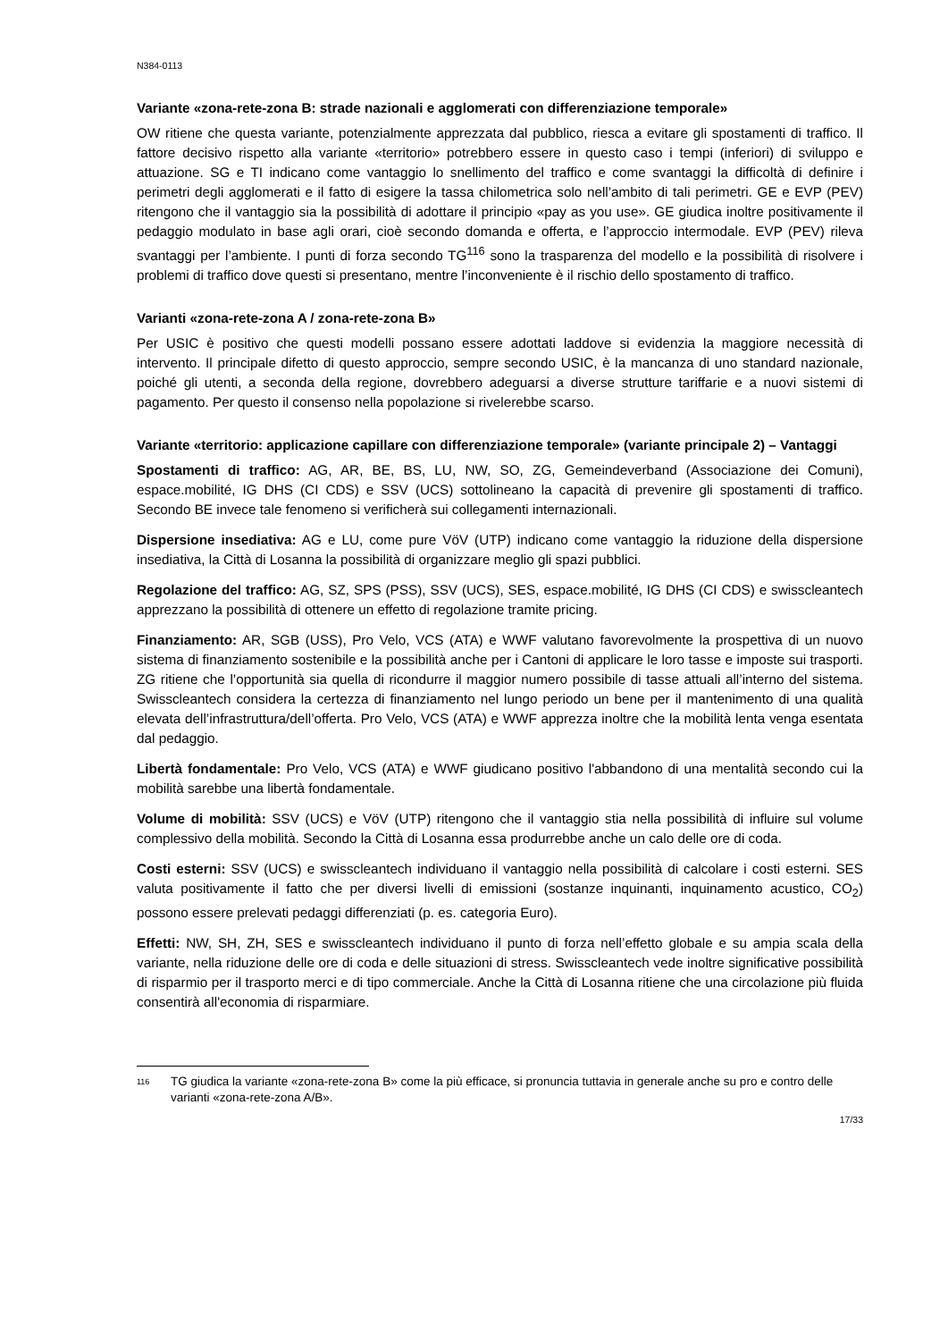N384-0113
Variante «zona-rete-zona B: strade nazionali e agglomerati con differenziazione temporale»
OW ritiene che questa variante, potenzialmente apprezzata dal pubblico, riesca a evitare gli spostamenti di traffico. Il fattore decisivo rispetto alla variante «territorio» potrebbero essere in questo caso i tempi (inferiori) di sviluppo e attuazione. SG e TI indicano come vantaggio lo snellimento del traffico e come svantaggi la difficoltà di definire i perimetri degli agglomerati e il fatto di esigere la tassa chilometrica solo nell’ambito di tali perimetri. GE e EVP (PEV) ritengono che il vantaggio sia la possibilità di adottare il principio «pay as you use». GE giudica inoltre positivamente il pedaggio modulato in base agli orari, cioè secondo domanda e offerta, e l’approccio intermodale. EVP (PEV) rileva svantaggi per l’ambiente. I punti di forza secondo TG<sup>116</sup> sono la trasparenza del modello e la possibilità di risolvere i problemi di traffico dove questi si presentano, mentre l’inconveniente è il rischio dello spostamento di traffico.
Varianti «zona-rete-zona A / zona-rete-zona B»
Per USIC è positivo che questi modelli possano essere adottati laddove si evidenzia la maggiore necessità di intervento. Il principale difetto di questo approccio, sempre secondo USIC, è la mancanza di uno standard nazionale, poiché gli utenti, a seconda della regione, dovrebbero adeguarsi a diverse strutture tariffarie e a nuovi sistemi di pagamento. Per questo il consenso nella popolazione si rivelerebbe scarso.
Variante «territorio: applicazione capillare con differenziazione temporale» (variante principale 2) – Vantaggi
Spostamenti di traffico: AG, AR, BE, BS, LU, NW, SO, ZG, Gemeindeverband (Associazione dei Comuni), espace.mobilité, IG DHS (CI CDS) e SSV (UCS) sottolineano la capacità di prevenire gli spostamenti di traffico. Secondo BE invece tale fenomeno si verificherà sui collegamenti internazionali.
Dispersione insediativa: AG e LU, come pure VöV (UTP) indicano come vantaggio la riduzione della dispersione insediativa, la Città di Losanna la possibilità di organizzare meglio gli spazi pubblici.
Regolazione del traffico: AG, SZ, SPS (PSS), SSV (UCS), SES, espace.mobilité, IG DHS (CI CDS) e swisscleantech apprezzano la possibilità di ottenere un effetto di regolazione tramite pricing.
Finanziamento: AR, SGB (USS), Pro Velo, VCS (ATA) e WWF valutano favorevolmente la prospettiva di un nuovo sistema di finanziamento sostenibile e la possibilità anche per i Cantoni di applicare le loro tasse e imposte sui trasporti. ZG ritiene che l’opportunità sia quella di ricondurre il maggior numero possibile di tasse attuali all’interno del sistema. Swisscleantech considera la certezza di finanziamento nel lungo periodo un bene per il mantenimento di una qualità elevata dell’infrastruttura/dell’offerta. Pro Velo, VCS (ATA) e WWF apprezza inoltre che la mobilità lenta venga esentata dal pedaggio.
Libertà fondamentale: Pro Velo, VCS (ATA) e WWF giudicano positivo l'abbandono di una mentalità secondo cui la mobilità sarebbe una libertà fondamentale.
Volume di mobilità: SSV (UCS) e VöV (UTP) ritengono che il vantaggio stia nella possibilità di influire sul volume complessivo della mobilità. Secondo la Città di Losanna essa produrrebbe anche un calo delle ore di coda.
Costi esterni: SSV (UCS) e swisscleantech individuano il vantaggio nella possibilità di calcolare i costi esterni. SES valuta positivamente il fatto che per diversi livelli di emissioni (sostanze inquinanti, inquinamento acustico, CO<sub>2</sub>) possono essere prelevati pedaggi differenziati (p. es. categoria Euro).
Effetti: NW, SH, ZH, SES e swisscleantech individuano il punto di forza nell’effetto globale e su ampia scala della variante, nella riduzione delle ore di coda e delle situazioni di stress. Swisscleantech vede inoltre significative possibilità di risparmio per il trasporto merci e di tipo commerciale. Anche la Città di Losanna ritiene che una circolazione più fluida consentirà all'economia di risparmiare.
116
TG giudica la variante «zona-rete-zona B» come la più efficace, si pronuncia tuttavia in generale anche su pro e contro delle varianti «zona-rete-zona A/B».
17/33